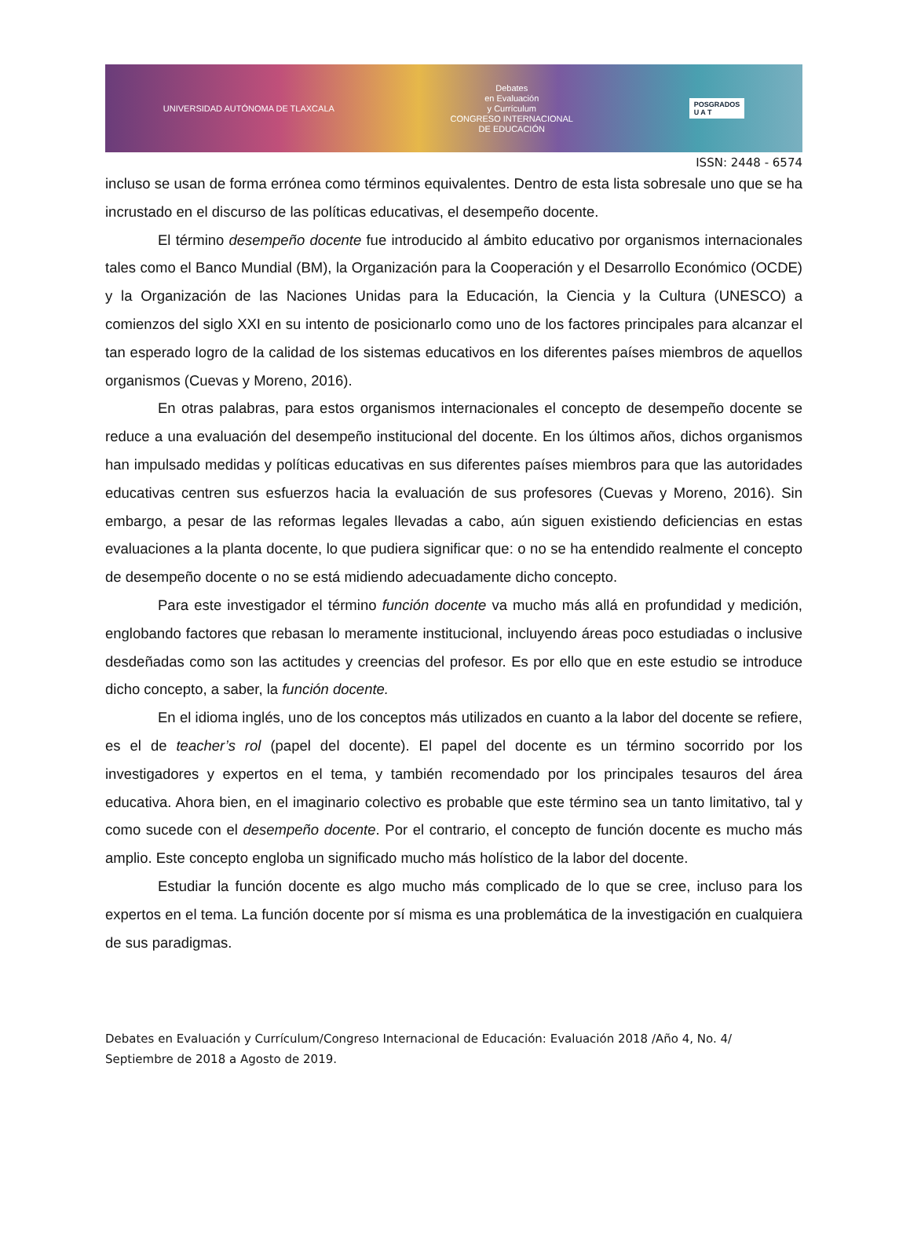UNIVERSIDAD AUTÓNOMA DE TLAXCALA
Debates
en Evaluación
y Currículum
CONGRESO INTERNACIONAL
DE EDUCACIÓN
POSGRADOS
U A T
ISSN: 2448 - 6574
incluso se usan de forma errónea como términos equivalentes. Dentro de esta lista sobresale uno que se ha incrustado en el discurso de las políticas educativas, el desempeño docente.
El término desempeño docente fue introducido al ámbito educativo por organismos internacionales tales como el Banco Mundial (BM), la Organización para la Cooperación y el Desarrollo Económico (OCDE) y la Organización de las Naciones Unidas para la Educación, la Ciencia y la Cultura (UNESCO) a comienzos del siglo XXI en su intento de posicionarlo como uno de los factores principales para alcanzar el tan esperado logro de la calidad de los sistemas educativos en los diferentes países miembros de aquellos organismos (Cuevas y Moreno, 2016).
En otras palabras, para estos organismos internacionales el concepto de desempeño docente se reduce a una evaluación del desempeño institucional del docente. En los últimos años, dichos organismos han impulsado medidas y políticas educativas en sus diferentes países miembros para que las autoridades educativas centren sus esfuerzos hacia la evaluación de sus profesores (Cuevas y Moreno, 2016). Sin embargo, a pesar de las reformas legales llevadas a cabo, aún siguen existiendo deficiencias en estas evaluaciones a la planta docente, lo que pudiera significar que: o no se ha entendido realmente el concepto de desempeño docente o no se está midiendo adecuadamente dicho concepto.
Para este investigador el término función docente va mucho más allá en profundidad y medición, englobando factores que rebasan lo meramente institucional, incluyendo áreas poco estudiadas o inclusive desdeñadas como son las actitudes y creencias del profesor. Es por ello que en este estudio se introduce dicho concepto, a saber, la función docente.
En el idioma inglés, uno de los conceptos más utilizados en cuanto a la labor del docente se refiere, es el de teacher’s rol (papel del docente). El papel del docente es un término socorrido por los investigadores y expertos en el tema, y también recomendado por los principales tesauros del área educativa. Ahora bien, en el imaginario colectivo es probable que este término sea un tanto limitativo, tal y como sucede con el desempeño docente. Por el contrario, el concepto de función docente es mucho más amplio. Este concepto engloba un significado mucho más holístico de la labor del docente.
Estudiar la función docente es algo mucho más complicado de lo que se cree, incluso para los expertos en el tema. La función docente por sí misma es una problemática de la investigación en cualquiera de sus paradigmas.
Debates en Evaluación y Currículum/Congreso Internacional de Educación: Evaluación 2018 /Año 4, No. 4/ Septiembre de 2018 a Agosto de 2019.